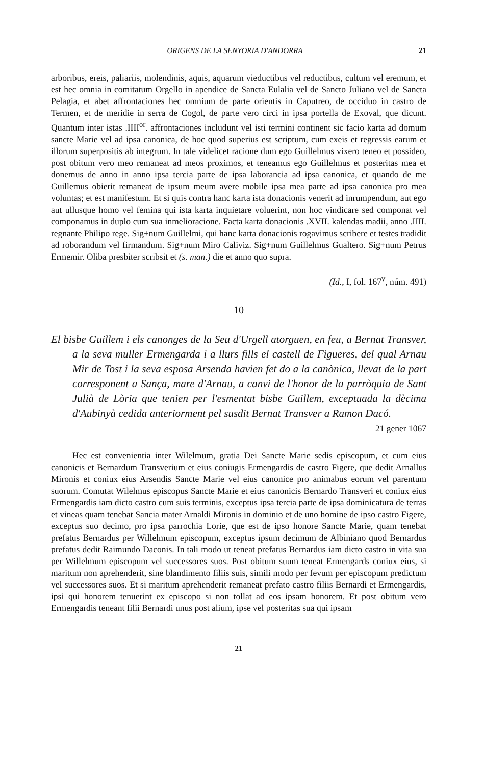ORIGENS DE LA SENYORIA D'ANDORRA 21
arboribus, ereis, paliariis, molendinis, aquis, aquarum vieductibus vel reductibus, cultum vel eremum, et est hec omnia in comitatum Orgello in apendice de Sancta Eulalia vel de Sancto Juliano vel de Sancta Pelagia, et abet affrontaciones hec omnium de parte orientis in Caputreo, de occiduo in castro de Termen, et de meridie in serra de Cogol, de parte vero circi in ipsa portella de Exoval, que dicunt. Quantum inter istas .IIII<sup>or</sup>. affrontaciones includunt vel isti termini continent sic facio karta ad domum sancte Marie vel ad ipsa canonica, de hoc quod superius est scriptum, cum exeis et regressis earum et illorum superpositis ab integrum. In tale videlicet racione dum ego Guillelmus vixero teneo et possideo, post obitum vero meo remaneat ad meos proximos, et teneamus ego Guillelmus et posteritas mea et donemus de anno in anno ipsa tercia parte de ipsa laborancia ad ipsa canonica, et quando de me Guillemus obierit remaneat de ipsum meum avere mobile ipsa mea parte ad ipsa canonica pro mea voluntas; et est manifestum. Et si quis contra hanc karta ista donacionis venerit ad inrumpendum, aut ego aut ullusque homo vel femina qui ista karta inquietare voluerint, non hoc vindicare sed componat vel componamus in duplo cum sua inmelioracione. Facta karta donacionis .XVII. kalendas madii, anno .IIII. regnante Philipo rege. Sig+num Guillelmi, qui hanc karta donacionis rogavimus scribere et testes tradidit ad roborandum vel firmandum. Sig+num Miro Caliviz. Sig+num Guillelmus Gualtero. Sig+num Petrus Ermemir. Oliba presbiter scribsit et (s. man.) die et anno quo supra.
(Id., I, fol. 167<sup>v</sup>, núm. 491)
10
El bisbe Guillem i els canonges de la Seu d'Urgell atorguen, en feu, a Bernat Transver, a la seva muller Ermengarda i a llurs fills el castell de Figueres, del qual Arnau Mir de Tost i la seva esposa Arsenda havien fet do a la canònica, llevat de la part corresponent a Sança, mare d'Arnau, a canvi de l'honor de la parròquia de Sant Julià de Lòria que tenien per l'esmentat bisbe Guillem, exceptuada la dècima d'Aubinyà cedida anteriorment pel susdit Bernat Transver a Ramon Dacó.
21 gener 1067
Hec est convenientia inter Wilelmum, gratia Dei Sancte Marie sedis episcopum, et cum eius canonicis et Bernardum Transverium et eius coniugis Ermengardis de castro Figere, que dedit Arnallus Mironis et coniux eius Arsendis Sancte Marie vel eius canonice pro animabus eorum vel parentum suorum. Comutat Wilelmus episcopus Sancte Marie et eius canonicis Bernardo Transveri et coniux eius Ermengardis iam dicto castro cum suis terminis, exceptus ipsa tercia parte de ipsa dominicatura de terras et vineas quam tenebat Sancia mater Arnaldi Mironis in dominio et de uno homine de ipso castro Figere, exceptus suo decimo, pro ipsa parrochia Lorie, que est de ipso honore Sancte Marie, quam tenebat prefatus Bernardus per Willelmum episcopum, exceptus ipsum decimum de Albiniano quod Bernardus prefatus dedit Raimundo Daconis. In tali modo ut teneat prefatus Bernardus iam dicto castro in vita sua per Willelmum episcopum vel successores suos. Post obitum suum teneat Ermengards coniux eius, si maritum non aprehenderit, sine blandimento filiis suis, simili modo per fevum per episcopum predictum vel successores suos. Et si maritum aprehenderit remaneat prefato castro filiis Bernardi et Ermengardis, ipsi qui honorem tenuerint ex episcopo si non tollat ad eos ipsam honorem. Et post obitum vero Ermengardis teneant filii Bernardi unus post alium, ipse vel posteritas sua qui ipsam
21